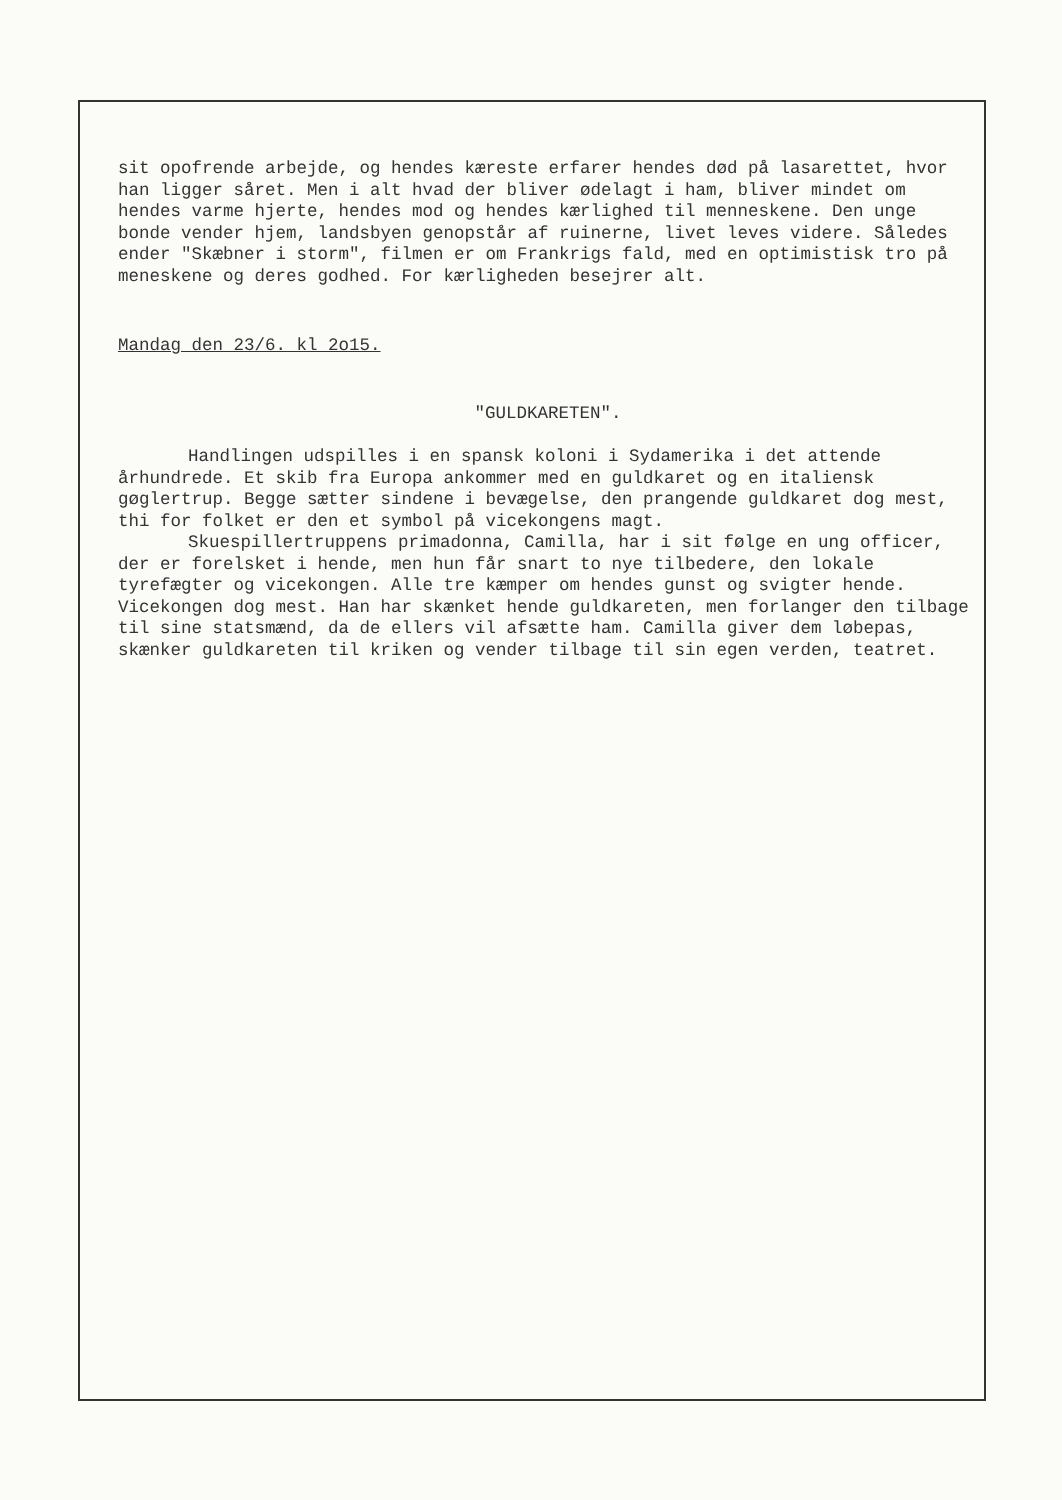sit opofrende arbejde, og hendes kæreste erfarer hendes død på lasarettet, hvor han ligger såret. Men i alt hvad der bliver ødelagt i ham, bliver mindet om hendes varme hjerte, hendes mod og hendes kærlighed til menneskene. Den unge bonde vender hjem, landsbyen genopstår af ruinerne, livet leves videre. Således ender "Skæbner i storm", filmen er om Frankrigs fald, med en optimistisk tro på meneskene og deres godhed. For kærligheden besejrer alt.
Mandag den 23/6. kl 2o15.
"GULDKARETEN".
Handlingen udspilles i en spansk koloni i Sydamerika i det attende århundrede. Et skib fra Europa ankommer med en guldkaret og en italiensk gøglertrup. Begge sætter sindene i bevægelse, den prangende guldkaret dog mest, thi for folket er den et symbol på vicekongens magt.
Skuespillertruppens primadonna, Camilla, har i sit følge en ung officer, der er forelsket i hende, men hun får snart to nye tilbedere, den lokale tyrefægter og vicekongen. Alle tre kæmper om hendes gunst og svigter hende. Vicekongen dog mest. Han har skænket hende guldkareten, men forlanger den tilbage til sine statsmænd, da de ellers vil afsætte ham. Camilla giver dem løbepas, skænker guldkareten til kriken og vender tilbage til sin egen verden, teatret.